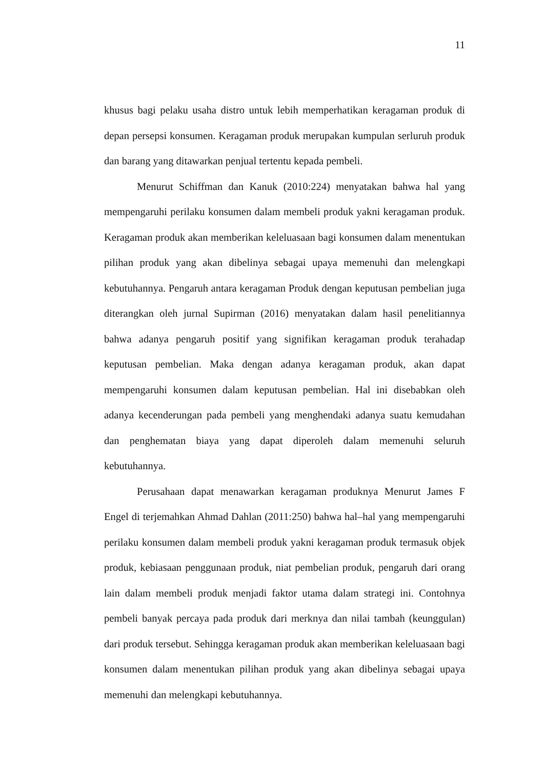11
khusus bagi pelaku usaha distro untuk lebih memperhatikan keragaman produk di depan persepsi konsumen. Keragaman produk merupakan kumpulan serluruh produk dan barang yang ditawarkan penjual tertentu kepada pembeli.
Menurut Schiffman dan Kanuk (2010:224) menyatakan bahwa hal yang mempengaruhi perilaku konsumen dalam membeli produk yakni keragaman produk. Keragaman produk akan memberikan keleluasaan bagi konsumen dalam menentukan pilihan produk yang akan dibelinya sebagai upaya memenuhi dan melengkapi kebutuhannya. Pengaruh antara keragaman Produk dengan keputusan pembelian juga diterangkan oleh jurnal Supirman (2016) menyatakan dalam hasil penelitiannya bahwa adanya pengaruh positif yang signifikan keragaman produk terahadap keputusan pembelian. Maka dengan adanya keragaman produk, akan dapat mempengaruhi konsumen dalam keputusan pembelian. Hal ini disebabkan oleh adanya kecenderungan pada pembeli yang menghendaki adanya suatu kemudahan dan penghematan biaya yang dapat diperoleh dalam memenuhi seluruh kebutuhannya.
Perusahaan dapat menawarkan keragaman produknya Menurut James F Engel di terjemahkan Ahmad Dahlan (2011:250) bahwa hal–hal yang mempengaruhi perilaku konsumen dalam membeli produk yakni keragaman produk termasuk objek produk, kebiasaan penggunaan produk, niat pembelian produk, pengaruh dari orang lain dalam membeli produk menjadi faktor utama dalam strategi ini. Contohnya pembeli banyak percaya pada produk dari merknya dan nilai tambah (keunggulan) dari produk tersebut. Sehingga keragaman produk akan memberikan keleluasaan bagi konsumen dalam menentukan pilihan produk yang akan dibelinya sebagai upaya memenuhi dan melengkapi kebutuhannya.